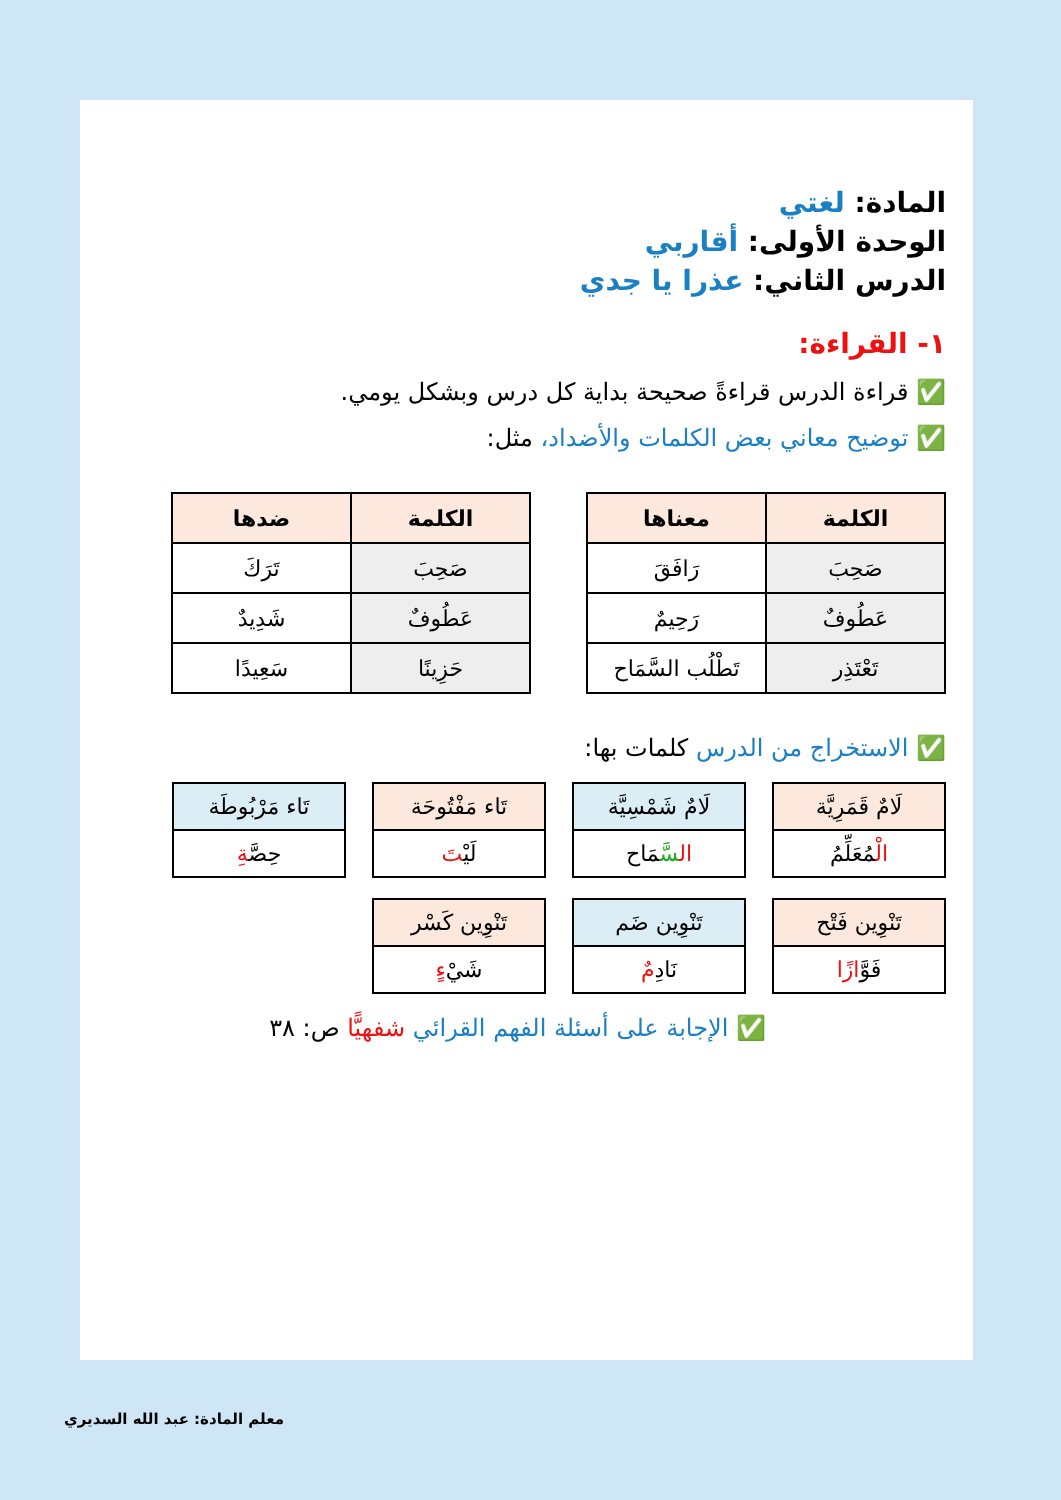المادة: لغتي
الوحدة الأولى: أقاربي
الدرس الثاني: عذرا يا جدي
١- القراءة:
✅ قراءة الدرس قراءةً صحيحة بداية كل درس وبشكل يومي.
✅ توضيح معاني بعض الكلمات والأضداد، مثل:
| الكلمة | معناها |
| --- | --- |
| صَحِبَ | رَافَقَ |
| عَطُوفٌ | رَحِيمٌ |
| تَعْتَذِر | تَطْلُب السَّمَاح |
| الكلمة | ضدها |
| --- | --- |
| صَحِبَ | تَرَكَ |
| عَطُوفٌ | شَدِيدٌ |
| حَزِينًا | سَعِيدًا |
✅ الاستخراج من الدرس كلمات بها:
لَامٌ قَمَرِيَّة
الْمُعَلِّمُ
لَامٌ شَمْسِيَّة
ال سَّمَاح
تَاء مَفْتُوحَة
لَيْتَ
تَاء مَرْبُوطَة
حِصَّةِ
تَنْوِين فَتْح
فَوَّازًا
تَنْوِين ضَم
نَادِمٌ
تَنْوِين كَسْر
شَيْءٍ
✅ الإجابة على أسئلة الفهم القرائي شفهيًّا ص: ٣٨
معلم المادة: عبد الله السديري